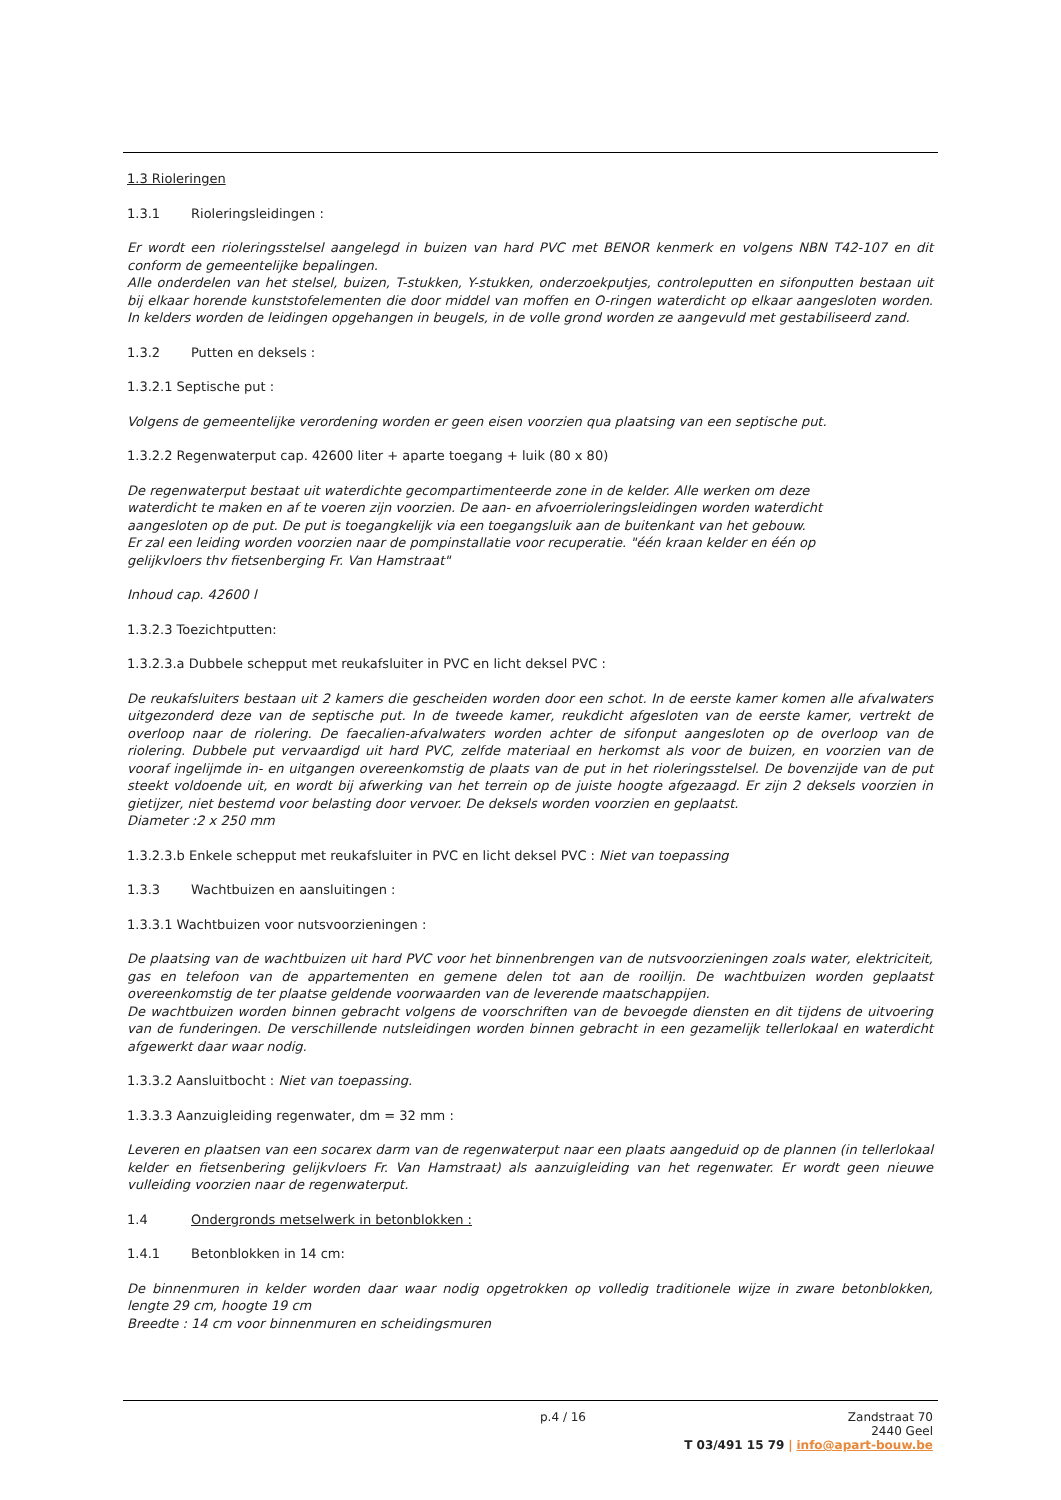1.3 Rioleringen
1.3.1 Rioleringsleidingen :
Er wordt een rioleringsstelsel aangelegd in buizen van hard PVC met BENOR kenmerk en volgens NBN T42-107 en dit conform de gemeentelijke bepalingen.
Alle onderdelen van het stelsel, buizen, T-stukken, Y-stukken, onderzoekputjes, controleputten en sifonputten bestaan uit bij elkaar horende kunststofelementen die door middel van moffen en O-ringen waterdicht op elkaar aangesloten worden. In kelders worden de leidingen opgehangen in beugels, in de volle grond worden ze aangevuld met gestabiliseerd zand.
1.3.2 Putten en deksels :
1.3.2.1 Septische put :
Volgens de gemeentelijke verordening worden er geen eisen voorzien qua plaatsing van een septische put.
1.3.2.2 Regenwaterput cap. 42600 liter + aparte toegang + luik (80 x 80)
De regenwaterput bestaat uit waterdichte gecompartimenteerde zone in de kelder. Alle werken om deze waterdicht te maken en af te voeren zijn voorzien. De aan- en afvoerrioleringsleidingen worden waterdicht aangesloten op de put. De put is toegangkelijk via een toegangsluik aan de buitenkant van het gebouw.
Er zal een leiding worden voorzien naar de pompinstallatie voor recuperatie. "één kraan kelder en één op gelijkvloers thv fietsenberging Fr. Van Hamstraat"
Inhoud cap. 42600 l
1.3.2.3 Toezichtputten:
1.3.2.3.a Dubbele schepput met reukafsluiter in PVC en licht deksel PVC :
De reukafsluiters bestaan uit 2 kamers die gescheiden worden door een schot. In de eerste kamer komen alle afvalwaters uitgezonderd deze van de septische put. In de tweede kamer, reukdicht afgesloten van de eerste kamer, vertrekt de overloop naar de riolering. De faecalien-afvalwaters worden achter de sifonput aangesloten op de overloop van de riolering. Dubbele put vervaardigd uit hard PVC, zelfde materiaal en herkomst als voor de buizen, en voorzien van de vooraf ingelijmde in- en uitgangen overeenkomstig de plaats van de put in het rioleringsstelsel. De bovenzijde van de put steekt voldoende uit, en wordt bij afwerking van het terrein op de juiste hoogte afgezaagd. Er zijn 2 deksels voorzien in gietijzer, niet bestemd voor belasting door vervoer. De deksels worden voorzien en geplaatst.
Diameter :2 x 250 mm
1.3.2.3.b Enkele schepput met reukafsluiter in PVC en licht deksel PVC : Niet van toepassing
1.3.3 Wachtbuizen en aansluitingen :
1.3.3.1 Wachtbuizen voor nutsvoorzieningen :
De plaatsing van de wachtbuizen uit hard PVC voor het binnenbrengen van de nutsvoorzieningen zoals water, elektriciteit, gas en telefoon van de appartementen en gemene delen tot aan de rooilijn. De wachtbuizen worden geplaatst overeenkomstig de ter plaatse geldende voorwaarden van de leverende maatschappijen.
De wachtbuizen worden binnen gebracht volgens de voorschriften van de bevoegde diensten en dit tijdens de uitvoering van de funderingen. De verschillende nutsleidingen worden binnen gebracht in een gezamelijk tellerlokaal en waterdicht afgewerkt daar waar nodig.
1.3.3.2 Aansluitbocht : Niet van toepassing.
1.3.3.3 Aanzuigleiding regenwater, dm = 32 mm :
Leveren en plaatsen van een socarex darm van de regenwaterput naar een plaats aangeduid op de plannen (in tellerlokaal kelder en fietsenbering gelijkvloers Fr. Van Hamstraat) als aanzuigleiding van het regenwater. Er wordt geen nieuwe vulleiding voorzien naar de regenwaterput.
1.4 Ondergronds metselwerk in betonblokken :
1.4.1 Betonblokken in 14 cm:
De binnenmuren in kelder worden daar waar nodig opgetrokken op volledig traditionele wijze in zware betonblokken, lengte 29 cm, hoogte 19 cm
Breedte : 14 cm voor binnenmuren en scheidingsmuren
p.4 / 16
Zandstraat 70
2440 Geel
T 03/491 15 79 | info@apart-bouw.be